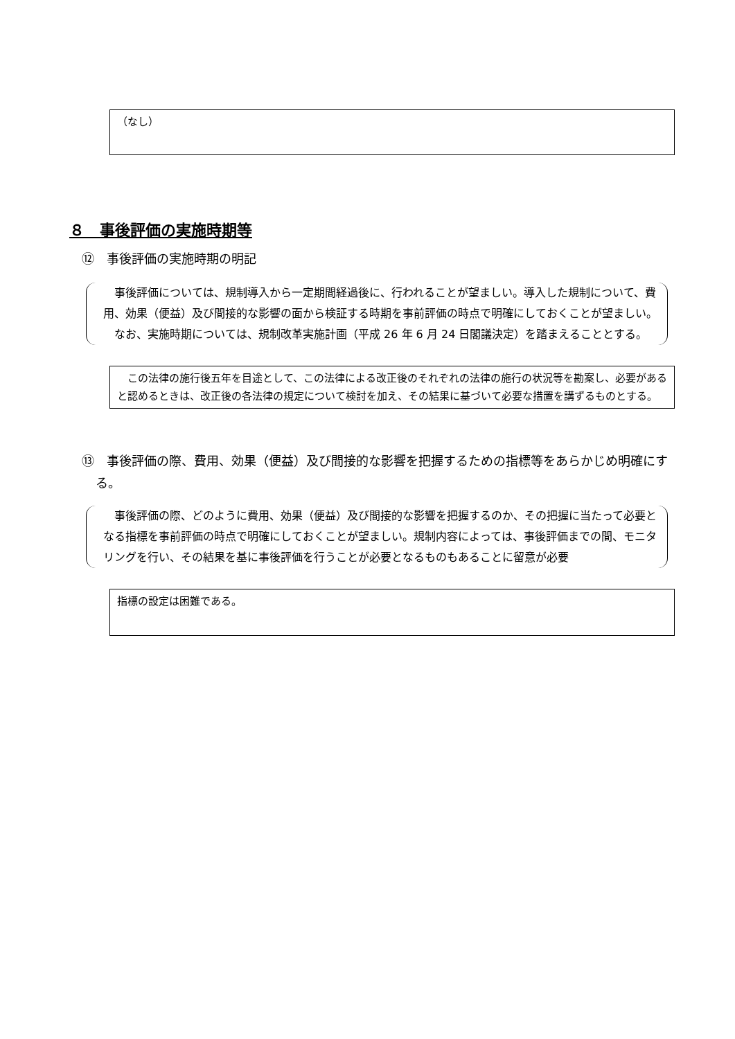（なし）
８　事後評価の実施時期等
⑫　事後評価の実施時期の明記
　事後評価については、規制導入から一定期間経過後に、行われることが望ましい。導入した規制について、費用、効果（便益）及び間接的な影響の面から検証する時期を事前評価の時点で明確にしておくことが望ましい。
　なお、実施時期については、規制改革実施計画（平成 26 年 6 月 24 日閣議決定）を踏まえることとする。
　この法律の施行後五年を目途として、この法律による改正後のそれぞれの法律の施行の状況等を勘案し、必要があると認めるときは、改正後の各法律の規定について検討を加え、その結果に基づいて必要な措置を講ずるものとする。
⑬　事後評価の際、費用、効果（便益）及び間接的な影響を把握するための指標等をあらかじめ明確にする。
　事後評価の際、どのように費用、効果（便益）及び間接的な影響を把握するのか、その把握に当たって必要となる指標を事前評価の時点で明確にしておくことが望ましい。規制内容によっては、事後評価までの間、モニタリングを行い、その結果を基に事後評価を行うことが必要となるものもあることに留意が必要
指標の設定は困難である。